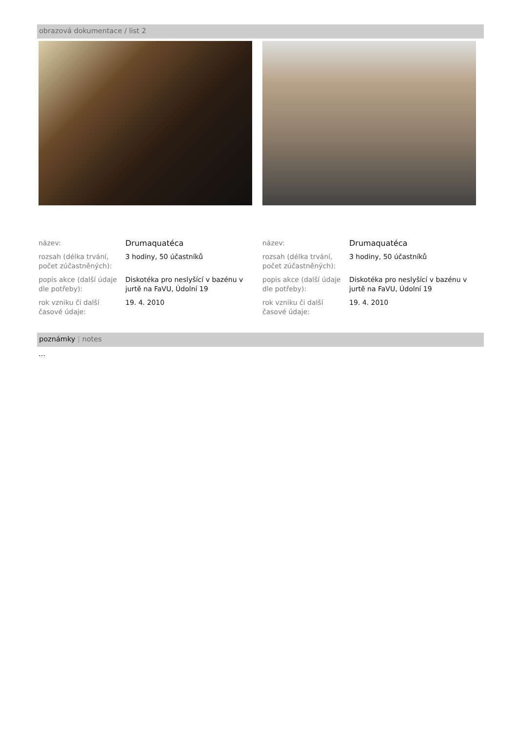obrazová dokumentace / list 2
název: Drumaquatéca
rozsah (délka trvání, počet zúčastněných):
3 hodiny, 50 účastníků
popis akce (další údaje dle potřeby):
Diskotéka pro neslyšící v bazénu v jurtě na FaVU, Údolní 19
rok vzniku či další časové údaje:
19. 4. 2010
název: Drumaquatéca
rozsah (délka trvání, počet zúčastněných):
3 hodiny, 50 účastníků
popis akce (další údaje dle potřeby):
Diskotéka pro neslyšící v bazénu v jurtě na FaVU, Údolní 19
rok vzniku či další časové údaje:
19. 4. 2010
poznámky | notes
…